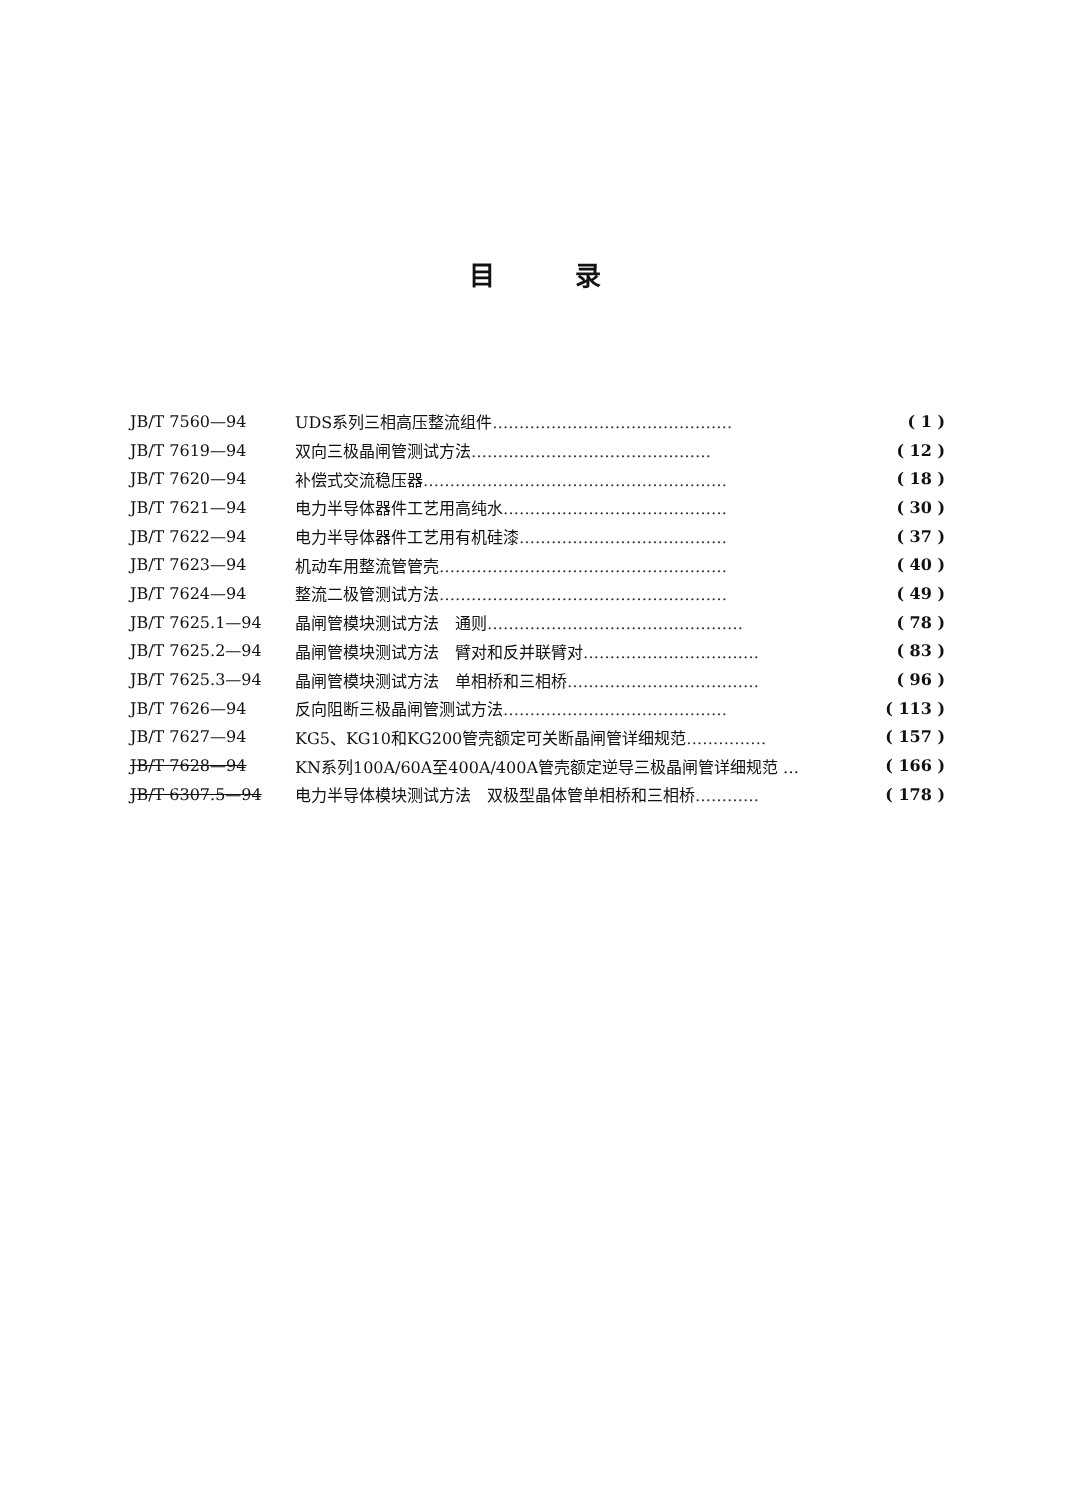目录
| JB/T 7560—94 | UDS系列三相高压整流组件 ……………………………………… | ( 1 ) |
| JB/T 7619—94 | 双向三极晶闸管测试方法 ……………………………………… | ( 12 ) |
| JB/T 7620—94 | 补偿式交流稳压器 ………………………………………………… | ( 18 ) |
| JB/T 7621—94 | 电力半导体器件工艺用高纯水 …………………………………… | ( 30 ) |
| JB/T 7622—94 | 电力半导体器件工艺用有机硅漆 ………………………………… | ( 37 ) |
| JB/T 7623—94 | 机动车用整流管管壳 ……………………………………………… | ( 40 ) |
| JB/T 7624—94 | 整流二极管测试方法 ……………………………………………… | ( 49 ) |
| JB/T 7625.1—94 | 晶闸管模块测试方法 通则 ………………………………………… | ( 78 ) |
| JB/T 7625.2—94 | 晶闸管模块测试方法 臂对和反并联臂对 …………………………… | ( 83 ) |
| JB/T 7625.3—94 | 晶闸管模块测试方法 单相桥和三相桥 ……………………………… | ( 96 ) |
| JB/T 7626—94 | 反向阻断三极晶闸管测试方法 …………………………………… | ( 113 ) |
| JB/T 7627—94 | KG5、KG10和KG200管壳额定可关断晶闸管详细规范 …………… | ( 157 ) |
| JB/T 7628—94 | KN系列100A/60A至400A/400A管壳额定逆导三极晶闸管详细规范 … | ( 166 ) |
| JB/T 6307.5—94 | 电力半导体模块测试方法 双极型晶体管单相桥和三相桥 ………… | ( 178 ) |